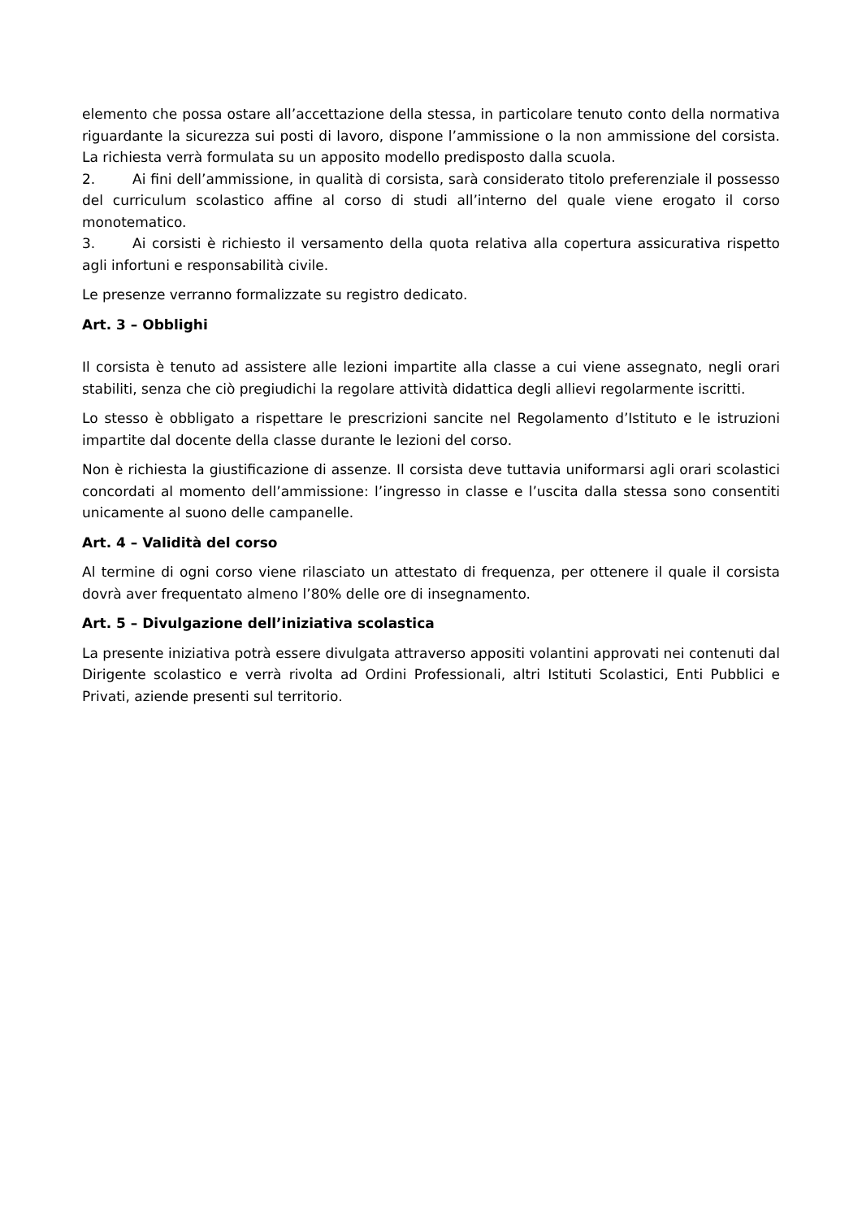elemento che possa ostare all’accettazione della stessa, in particolare tenuto conto della normativa riguardante la sicurezza sui posti di lavoro, dispone l’ammissione o la non ammissione del corsista. La richiesta verrà formulata su un apposito modello predisposto dalla scuola.
2. Ai fini dell’ammissione, in qualità di corsista, sarà considerato titolo preferenziale il possesso del curriculum scolastico affine al corso di studi all’interno del quale viene erogato il corso monotematico.
3. Ai corsisti è richiesto il versamento della quota relativa alla copertura assicurativa rispetto agli infortuni e responsabilità civile.
Le presenze verranno formalizzate su registro dedicato.
Art. 3 – Obblighi
Il corsista è tenuto ad assistere alle lezioni impartite alla classe a cui viene assegnato, negli orari stabiliti, senza che ciò pregiudichi la regolare attività didattica degli allievi regolarmente iscritti.
Lo stesso è obbligato a rispettare le prescrizioni sancite nel Regolamento d’Istituto e le istruzioni impartite dal docente della classe durante le lezioni del corso.
Non è richiesta la giustificazione di assenze. Il corsista deve tuttavia uniformarsi agli orari scolastici concordati al momento dell’ammissione: l’ingresso in classe e l’uscita dalla stessa sono consentiti unicamente al suono delle campanelle.
Art. 4 – Validità del corso
Al termine di ogni corso viene rilasciato un attestato di frequenza, per ottenere il quale il corsista dovrà aver frequentato almeno l’80% delle ore di insegnamento.
Art. 5 – Divulgazione dell’iniziativa scolastica
La presente iniziativa potrà essere divulgata attraverso appositi volantini approvati nei contenuti dal Dirigente scolastico e verrà rivolta ad Ordini Professionali, altri Istituti Scolastici, Enti Pubblici e Privati, aziende presenti sul territorio.